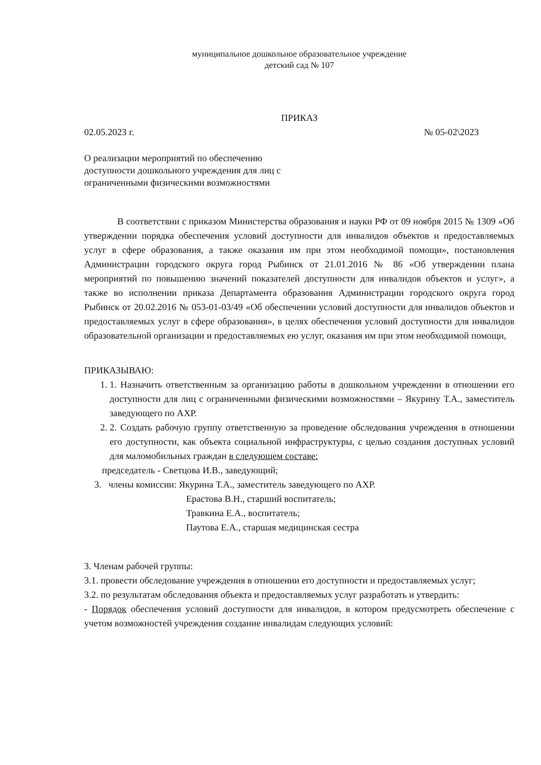муниципальное дошкольное образовательное учреждение
детский сад № 107
ПРИКАЗ
02.05.2023 г. № 05-02\2023
О реализации мероприятий по обеспечению
доступности дошкольного учреждения для лиц с
ограниченными физическими возможностями
В соответствии с приказом Министерства образования и науки РФ от 09 ноября 2015 № 1309 «Об утверждении порядка обеспечения условий доступности для инвалидов объектов и предоставляемых услуг в сфере образования, а также оказания им при этом необходимой помощи», постановления Администрации городского округа город Рыбинск от 21.01.2016 № 86 «Об утверждении плана мероприятий по повышению значений показателей доступности для инвалидов объектов и услуг», а также во исполнении приказа Департамента образования Администрации городского округа город Рыбинск от 20.02.2016 № 053-01-03/49 «Об обеспечении условий доступности для инвалидов объектов и предоставляемых услуг в сфере образования», в целях обеспечения условий доступности для инвалидов образовательной организации и предоставляемых ею услуг, оказания им при этом необходимой помощи,
ПРИКАЗЫВАЮ:
1. 1. Назначить ответственным за организацию работы в дошкольном учреждении в отношении его доступности для лиц с ограниченными физическими возможностями – Якурину Т.А., заместитель заведующего по АХР.
2. 2. Создать рабочую группу ответственную за проведение обследования учреждения в отношении его доступности, как объекта социальной инфраструктуры, с целью создания доступных условий для маломобильных граждан в следующем составе:
председатель - Светцова И.В., заведующий;
3. члены комиссии: Якурина Т.А., заместитель заведующего по АХР.
Ерастова В.Н., старший воспитатель;
Травкина Е.А., воспитатель;
Паутова Е.А., старшая медицинская сестра
3. Членам рабочей группы:
3.1. провести обследование учреждения в отношении его доступности и предоставляемых услуг;
3.2. по результатам обследования объекта и предоставляемых услуг разработать и утвердить:
- Порядок обеспечения условий доступности для инвалидов, в котором предусмотреть обеспечение с учетом возможностей учреждения создание инвалидам следующих условий: